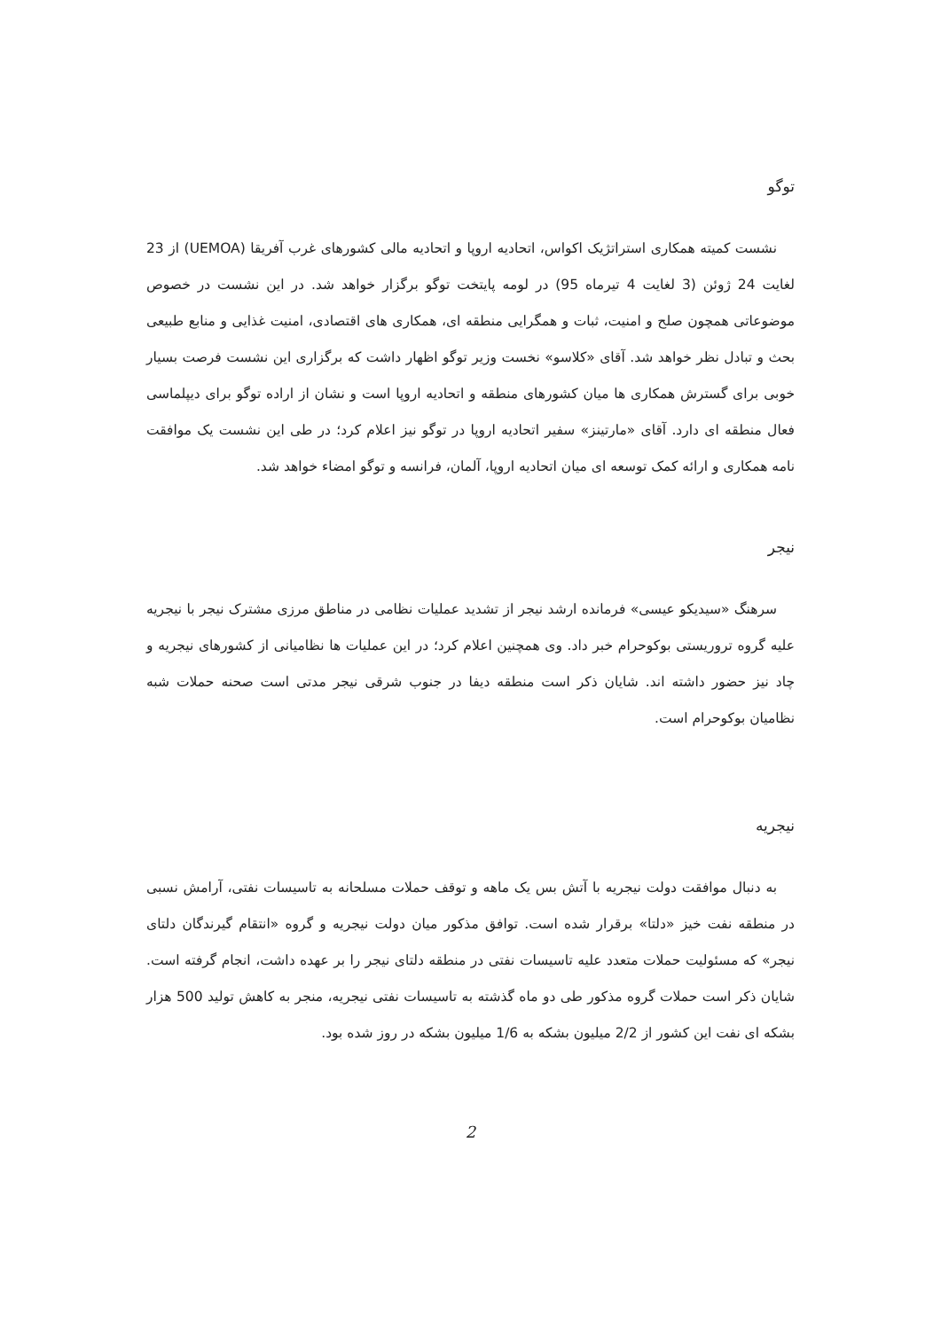توگو
نشست کمیته همکاری استراتژیک اکواس، اتحادیه اروپا و اتحادیه مالی کشورهای غرب آفریقا (UEMOA) از 23 لغایت 24 ژوئن (3 لغایت 4 تیرماه 95) در لومه پایتخت توگو برگزار خواهد شد. در این نشست در خصوص موضوعاتی همچون صلح و امنیت، ثبات و همگرایی منطقه ای، همکاری های اقتصادی، امنیت غذایی و منابع طبیعی بحث و تبادل نظر خواهد شد. آقای «کلاسو» نخست وزیر توگو اظهار داشت که برگزاری این نشست فرصت بسیار خوبی برای گسترش همکاری ها میان کشورهای منطقه و اتحادیه اروپا است و نشان از اراده توگو برای دیپلماسی فعال منطقه ای دارد. آقای «مارتینز» سفیر اتحادیه اروپا در توگو نیز اعلام کرد؛ در طی این نشست یک موافقت نامه همکاری و ارائه کمک توسعه ای میان اتحادیه اروپا، آلمان، فرانسه و توگو امضاء خواهد شد.
نیجر
سرهنگ «سیدیکو عیسی» فرمانده ارشد نیجر از تشدید عملیات نظامی در مناطق مرزی مشترک نیجر با نیجریه علیه گروه تروریستی بوکوحرام خبر داد. وی همچنین اعلام کرد؛ در این عملیات ها نظامیانی از کشورهای نیجریه و چاد نیز حضور داشته اند. شایان ذکر است منطقه دیفا در جنوب شرقی نیجر مدتی است صحنه حملات شبه نظامیان بوکوحرام است.
نیجریه
به دنبال موافقت دولت نیجریه با آتش بس یک ماهه و توقف حملات مسلحانه به تاسیسات نفتی، آرامش نسبی در منطقه نفت خیز «دلتا» برقرار شده است. توافق مذکور میان دولت نیجریه و گروه «انتقام گیرندگان دلتای نیجر» که مسئولیت حملات متعدد علیه تاسیسات نفتی در منطقه دلتای نیجر را بر عهده داشت، انجام گرفته است. شایان ذکر است حملات گروه مذکور طی دو ماه گذشته به تاسیسات نفتی نیجریه، منجر به کاهش تولید 500 هزار بشکه ای نفت این کشور از 2/2 میلیون بشکه به 1/6 میلیون بشکه در روز شده بود.
2